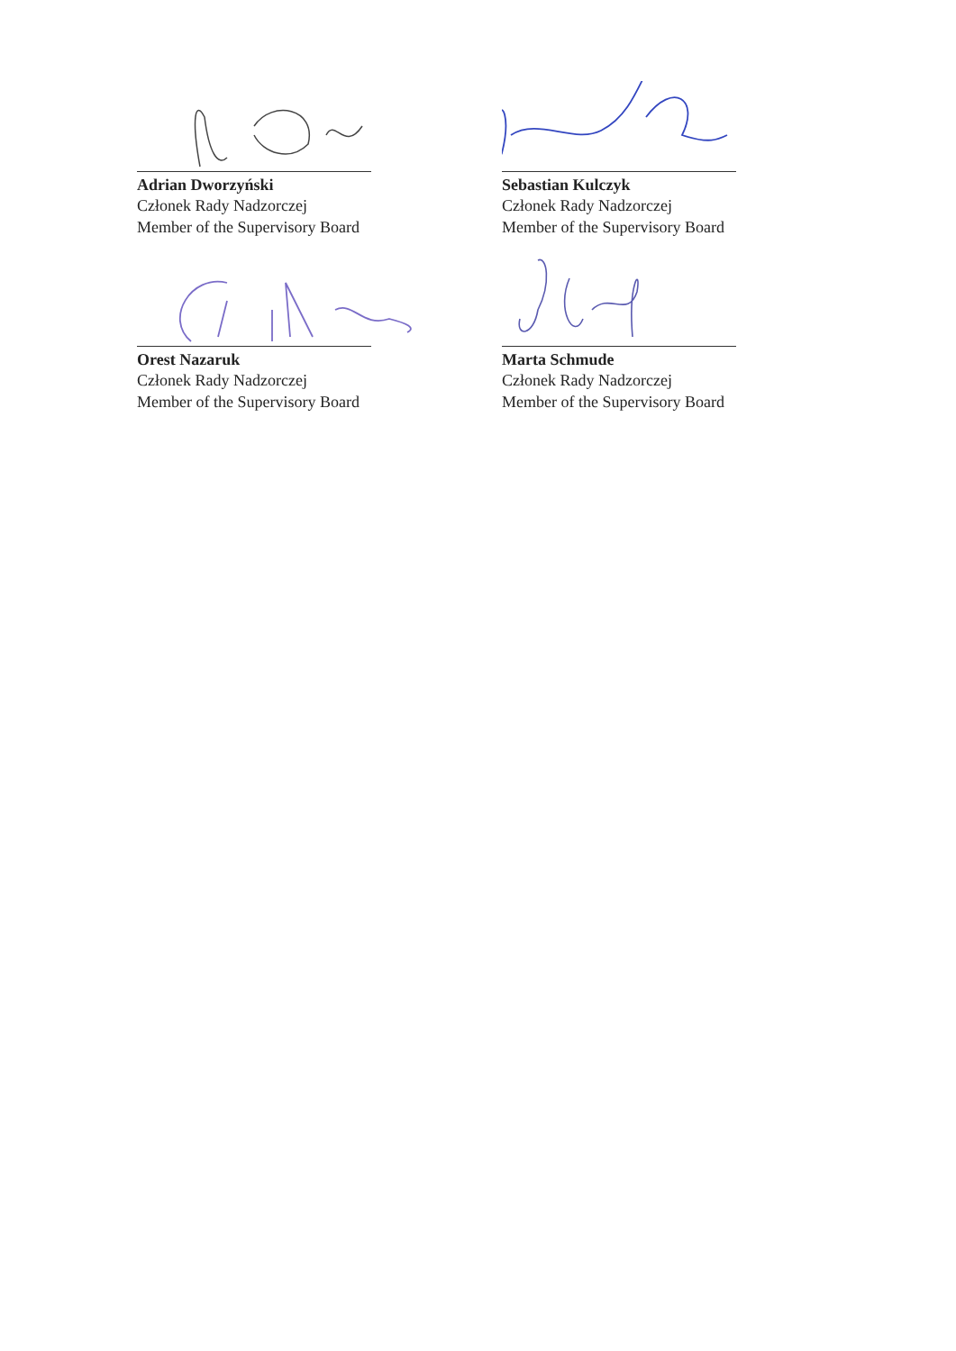Adrian Dworzyński
Członek Rady Nadzorczej
Member of the Supervisory Board
Sebastian Kulczyk
Członek Rady Nadzorczej
Member of the Supervisory Board
Orest Nazaruk
Członek Rady Nadzorczej
Member of the Supervisory Board
Marta Schmude
Członek Rady Nadzorczej
Member of the Supervisory Board